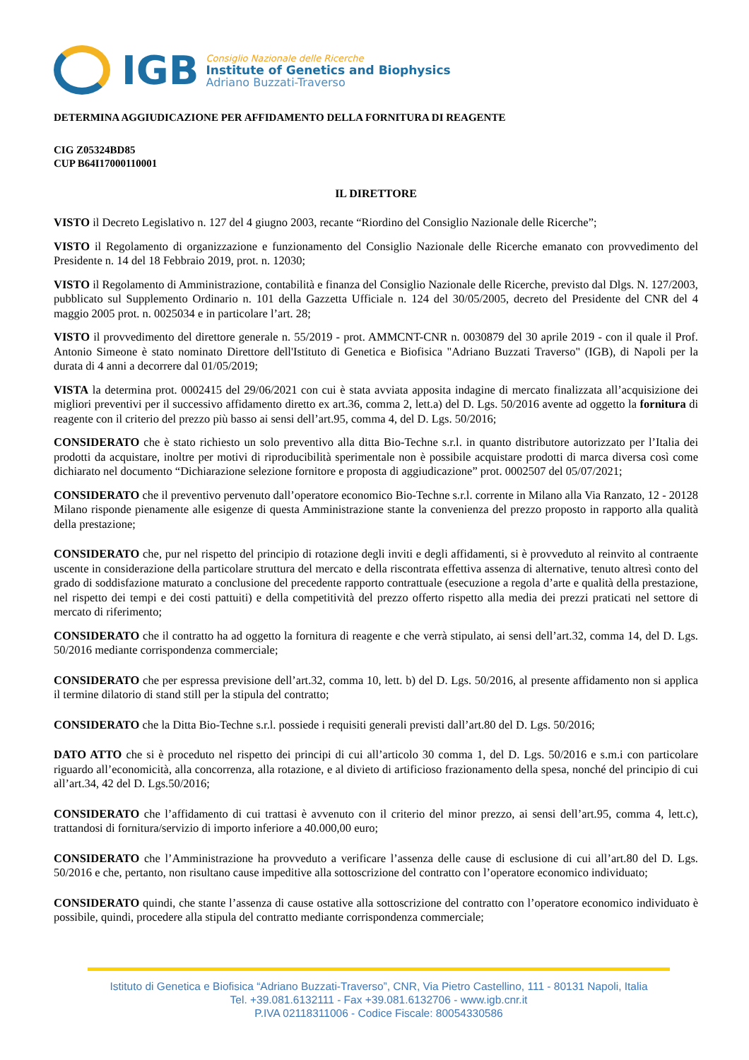IGB
Consiglio Nazionale delle Ricerche
Institute of Genetics and Biophysics
Adriano Buzzati-Traverso
DETERMINA AGGIUDICAZIONE PER AFFIDAMENTO DELLA FORNITURA DI REAGENTE
CIG Z05324BD85
CUP B64I17000110001
IL DIRETTORE
VISTO il Decreto Legislativo n. 127 del 4 giugno 2003, recante “Riordino del Consiglio Nazionale delle Ricerche”;
VISTO il Regolamento di organizzazione e funzionamento del Consiglio Nazionale delle Ricerche emanato con provvedimento del Presidente n. 14 del 18 Febbraio 2019, prot. n. 12030;
VISTO il Regolamento di Amministrazione, contabilità e finanza del Consiglio Nazionale delle Ricerche, previsto dal Dlgs. N. 127/2003, pubblicato sul Supplemento Ordinario n. 101 della Gazzetta Ufficiale n. 124 del 30/05/2005, decreto del Presidente del CNR del 4 maggio 2005 prot. n. 0025034 e in particolare l’art. 28;
VISTO il provvedimento del direttore generale n. 55/2019 - prot. AMMCNT-CNR n. 0030879 del 30 aprile 2019 - con il quale il Prof. Antonio Simeone è stato nominato Direttore dell'Istituto di Genetica e Biofisica "Adriano Buzzati Traverso" (IGB), di Napoli per la durata di 4 anni a decorrere dal 01/05/2019;
VISTA la determina prot. 0002415 del 29/06/2021 con cui è stata avviata apposita indagine di mercato finalizzata all’acquisizione dei migliori preventivi per il successivo affidamento diretto ex art.36, comma 2, lett.a) del D. Lgs. 50/2016 avente ad oggetto la fornitura di reagente con il criterio del prezzo più basso ai sensi dell’art.95, comma 4, del D. Lgs. 50/2016;
CONSIDERATO che è stato richiesto un solo preventivo alla ditta Bio-Techne s.r.l. in quanto distributore autorizzato per l’Italia dei prodotti da acquistare, inoltre per motivi di riproducibilità sperimentale non è possibile acquistare prodotti di marca diversa così come dichiarato nel documento “Dichiarazione selezione fornitore e proposta di aggiudicazione” prot. 0002507 del 05/07/2021;
CONSIDERATO che il preventivo pervenuto dall’operatore economico Bio-Techne s.r.l. corrente in Milano alla Via Ranzato, 12 - 20128 Milano risponde pienamente alle esigenze di questa Amministrazione stante la convenienza del prezzo proposto in rapporto alla qualità della prestazione;
CONSIDERATO che, pur nel rispetto del principio di rotazione degli inviti e degli affidamenti, si è provveduto al reinvito al contraente uscente in considerazione della particolare struttura del mercato e della riscontrata effettiva assenza di alternative, tenuto altresì conto del grado di soddisfazione maturato a conclusione del precedente rapporto contrattuale (esecuzione a regola d’arte e qualità della prestazione, nel rispetto dei tempi e dei costi pattuiti) e della competitività del prezzo offerto rispetto alla media dei prezzi praticati nel settore di mercato di riferimento;
CONSIDERATO che il contratto ha ad oggetto la fornitura di reagente e che verrà stipulato, ai sensi dell’art.32, comma 14, del D. Lgs. 50/2016 mediante corrispondenza commerciale;
CONSIDERATO che per espressa previsione dell’art.32, comma 10, lett. b) del D. Lgs. 50/2016, al presente affidamento non si applica il termine dilatorio di stand still per la stipula del contratto;
CONSIDERATO che la Ditta Bio-Techne s.r.l. possiede i requisiti generali previsti dall’art.80 del D. Lgs. 50/2016;
DATO ATTO che si è proceduto nel rispetto dei principi di cui all’articolo 30 comma 1, del D. Lgs. 50/2016 e s.m.i con particolare riguardo all’economicità, alla concorrenza, alla rotazione, e al divieto di artificioso frazionamento della spesa, nonché del principio di cui all’art.34, 42 del D. Lgs.50/2016;
CONSIDERATO che l’affidamento di cui trattasi è avvenuto con il criterio del minor prezzo, ai sensi dell’art.95, comma 4, lett.c), trattandosi di fornitura/servizio di importo inferiore a 40.000,00 euro;
CONSIDERATO che l’Amministrazione ha provveduto a verificare l’assenza delle cause di esclusione di cui all’art.80 del D. Lgs. 50/2016 e che, pertanto, non risultano cause impeditive alla sottoscrizione del contratto con l’operatore economico individuato;
CONSIDERATO quindi, che stante l’assenza di cause ostative alla sottoscrizione del contratto con l’operatore economico individuato è possibile, quindi, procedere alla stipula del contratto mediante corrispondenza commerciale;
Istituto di Genetica e Biofisica “Adriano Buzzati-Traverso”, CNR, Via Pietro Castellino, 111 - 80131 Napoli, Italia
Tel. +39.081.6132111 - Fax +39.081.6132706 - www.igb.cnr.it
P.IVA 02118311006 - Codice Fiscale: 80054330586